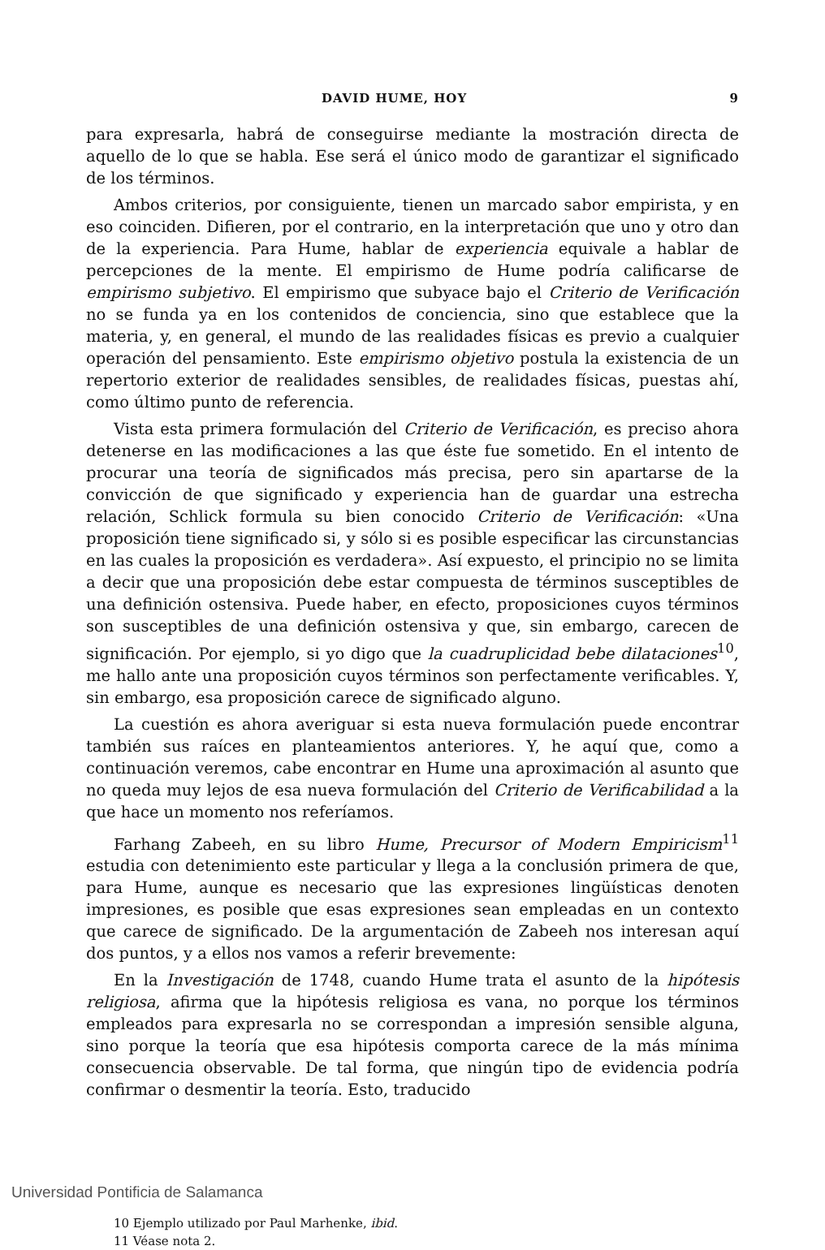DAVID HUME, HOY 9
para expresarla, habrá de conseguirse mediante la mostración directa de aquello de lo que se habla. Ese será el único modo de garantizar el significado de los términos.
Ambos criterios, por consiguiente, tienen un marcado sabor empirista, y en eso coinciden. Difieren, por el contrario, en la interpretación que uno y otro dan de la experiencia. Para Hume, hablar de experiencia equivale a hablar de percepciones de la mente. El empirismo de Hume podría calificarse de empirismo subjetivo. El empirismo que subyace bajo el Criterio de Verificación no se funda ya en los contenidos de conciencia, sino que establece que la materia, y, en general, el mundo de las realidades físicas es previo a cualquier operación del pensamiento. Este empirismo objetivo postula la existencia de un repertorio exterior de realidades sensibles, de realidades físicas, puestas ahí, como último punto de referencia.
Vista esta primera formulación del Criterio de Verificación, es preciso ahora detenerse en las modificaciones a las que éste fue sometido. En el intento de procurar una teoría de significados más precisa, pero sin apartarse de la convicción de que significado y experiencia han de guardar una estrecha relación, Schlick formula su bien conocido Criterio de Verificación: «Una proposición tiene significado si, y sólo si es posible especificar las circunstancias en las cuales la proposición es verdadera». Así expuesto, el principio no se limita a decir que una proposición debe estar compuesta de términos susceptibles de una definición ostensiva. Puede haber, en efecto, proposiciones cuyos términos son susceptibles de una definición ostensiva y que, sin embargo, carecen de significación. Por ejemplo, si yo digo que la cuadruplicidad bebe dilataciones<sup>10</sup>, me hallo ante una proposición cuyos términos son perfectamente verificables. Y, sin embargo, esa proposición carece de significado alguno.
La cuestión es ahora averiguar si esta nueva formulación puede encontrar también sus raíces en planteamientos anteriores. Y, he aquí que, como a continuación veremos, cabe encontrar en Hume una aproximación al asunto que no queda muy lejos de esa nueva formulación del Criterio de Verificabilidad a la que hace un momento nos referíamos.
Farhang Zabeeh, en su libro Hume, Precursor of Modern Empiricism<sup>11</sup> estudia con detenimiento este particular y llega a la conclusión primera de que, para Hume, aunque es necesario que las expresiones lingüísticas denoten impresiones, es posible que esas expresiones sean empleadas en un contexto que carece de significado. De la argumentación de Zabeeh nos interesan aquí dos puntos, y a ellos nos vamos a referir brevemente:
En la Investigación de 1748, cuando Hume trata el asunto de la hipótesis religiosa, afirma que la hipótesis religiosa es vana, no porque los términos empleados para expresarla no se correspondan a impresión sensible alguna, sino porque la teoría que esa hipótesis comporta carece de la más mínima consecuencia observable. De tal forma, que ningún tipo de evidencia podría confirmar o desmentir la teoría. Esto, traducido
10 Ejemplo utilizado por Paul Marhenke, ibid.
11 Véase nota 2.
Universidad Pontificia de Salamanca